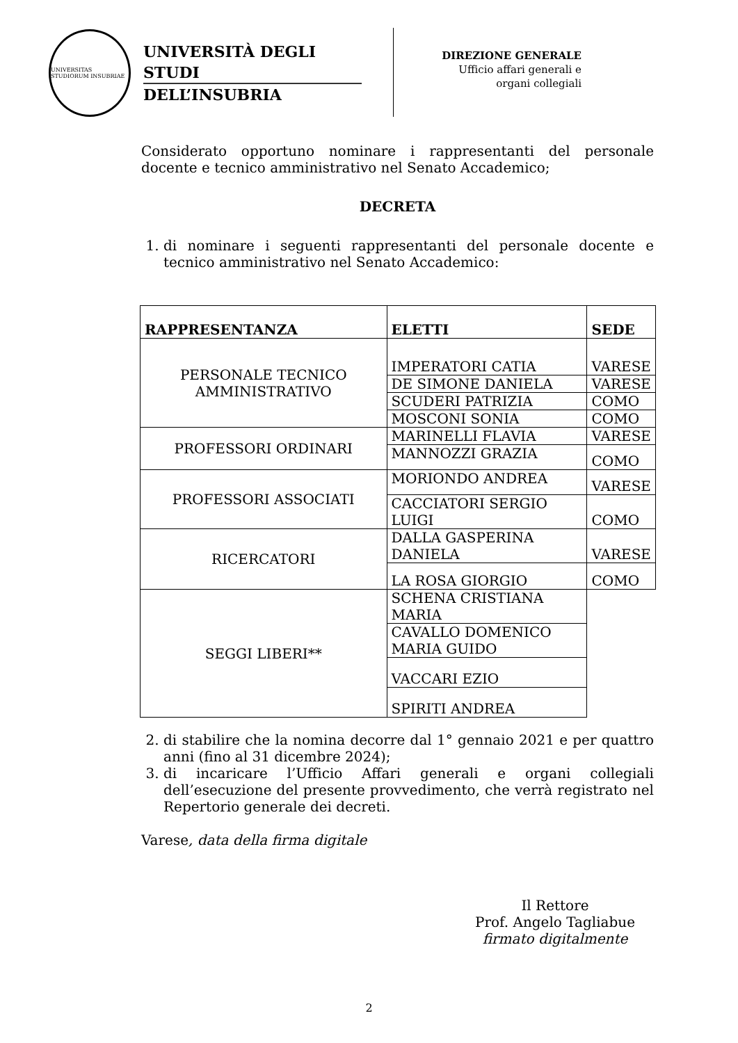UNIVERSITAS STUDIORUM INSUBRIAE
UNIVERSITÀ DEGLI STUDI
DELL’INSUBRIA
DIREZIONE GENERALE
Ufficio affari generali e
organi collegiali
Considerato opportuno nominare i rappresentanti del personale docente e tecnico amministrativo nel Senato Accademico;
DECRETA
1. di nominare i seguenti rappresentanti del personale docente e tecnico amministrativo nel Senato Accademico:
| RAPPRESENTANZA | ELETTI | SEDE |
| --- | --- | --- |
| PERSONALE TECNICO AMMINISTRATIVO | IMPERATORI CATIA | VARESE |
| | DE SIMONE DANIELA | VARESE |
| | SCUDERI PATRIZIA | COMO |
| | MOSCONI SONIA | COMO |
| PROFESSORI ORDINARI | MARINELLI FLAVIA | VARESE |
| | MANNOZZI GRAZIA | COMO |
| PROFESSORI ASSOCIATI | MORIONDO ANDREA | VARESE |
| | CACCIATORI SERGIO LUIGI | COMO |
| RICERCATORI | DALLA GASPERINA DANIELA | VARESE |
| | LA ROSA GIORGIO | COMO |
| SEGGI LIBERI** | SCHENA CRISTIANA MARIA | |
| | CAVALLO DOMENICO MARIA GUIDO | |
| | VACCARI EZIO | |
| | SPIRITI ANDREA | |
2. di stabilire che la nomina decorre dal 1° gennaio 2021 e per quattro anni (fino al 31 dicembre 2024);
3. di incaricare l’Ufficio Affari generali e organi collegiali dell’esecuzione del presente provvedimento, che verrà registrato nel Repertorio generale dei decreti.
Varese, data della firma digitale
Il Rettore
Prof. Angelo Tagliabue
firmato digitalmente
2